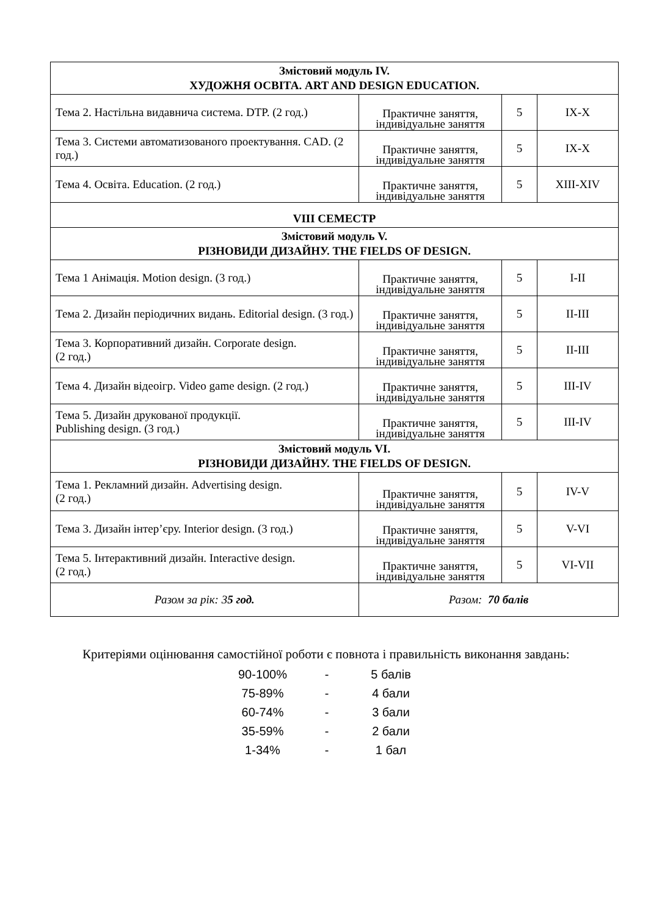| Змістовий модуль IV. ХУДОЖНЯ ОСВІТА. ART AND DESIGN EDUCATION. | | | |
| Тема 2. Настільна видавнича система. DTP. (2 год.) | Практичне заняття, індивідуальне заняття | 5 | IX-X |
| Тема 3. Системи автоматизованого проектування. CAD. (2 год.) | Практичне заняття, індивідуальне заняття | 5 | IX-X |
| Тема 4. Освіта. Education. (2 год.) | Практичне заняття, індивідуальне заняття | 5 | XIII-XIV |
| VIII СЕМЕСТР | | | |
| Змістовий модуль V. РІЗНОВИДИ ДИЗАЙНУ. THE FIELDS OF DESIGN. | | | |
| Тема 1 Анімація. Motion design. (3 год.) | Практичне заняття, індивідуальне заняття | 5 | I-II |
| Тема 2. Дизайн періодичних видань. Editorial design. (3 год.) | Практичне заняття, індивідуальне заняття | 5 | II-III |
| Тема 3. Корпоративний дизайн. Corporate design. (2 год.) | Практичне заняття, індивідуальне заняття | 5 | II-III |
| Тема 4. Дизайн відеоігр. Video game design. (2 год.) | Практичне заняття, індивідуальне заняття | 5 | III-IV |
| Тема 5. Дизайн друкованої продукції. Publishing design. (3 год.) | Практичне заняття, індивідуальне заняття | 5 | III-IV |
| Змістовий модуль VI. РІЗНОВИДИ ДИЗАЙНУ. THE FIELDS OF DESIGN. | | | |
| Тема 1. Рекламний дизайн. Advertising design. (2 год.) | Практичне заняття, індивідуальне заняття | 5 | IV-V |
| Тема 3. Дизайн інтер’єру. Interior design. (3 год.) | Практичне заняття, індивідуальне заняття | 5 | V-VI |
| Тема 5. Інтерактивний дизайн. Interactive design. (2 год.) | Практичне заняття, індивідуальне заняття | 5 | VI-VII |
| Разом за рік: 3 5 год. | Разом: 70 балів | | |
Критеріями оцінювання самостійної роботи є повнота і правильність виконання завдань:
| 90-100% | - | 5 балів |
| 75-89% | - | 4 бали |
| 60-74% | - | 3 бали |
| 35-59% | - | 2 бали |
| 1-34% | - | 1 бал |